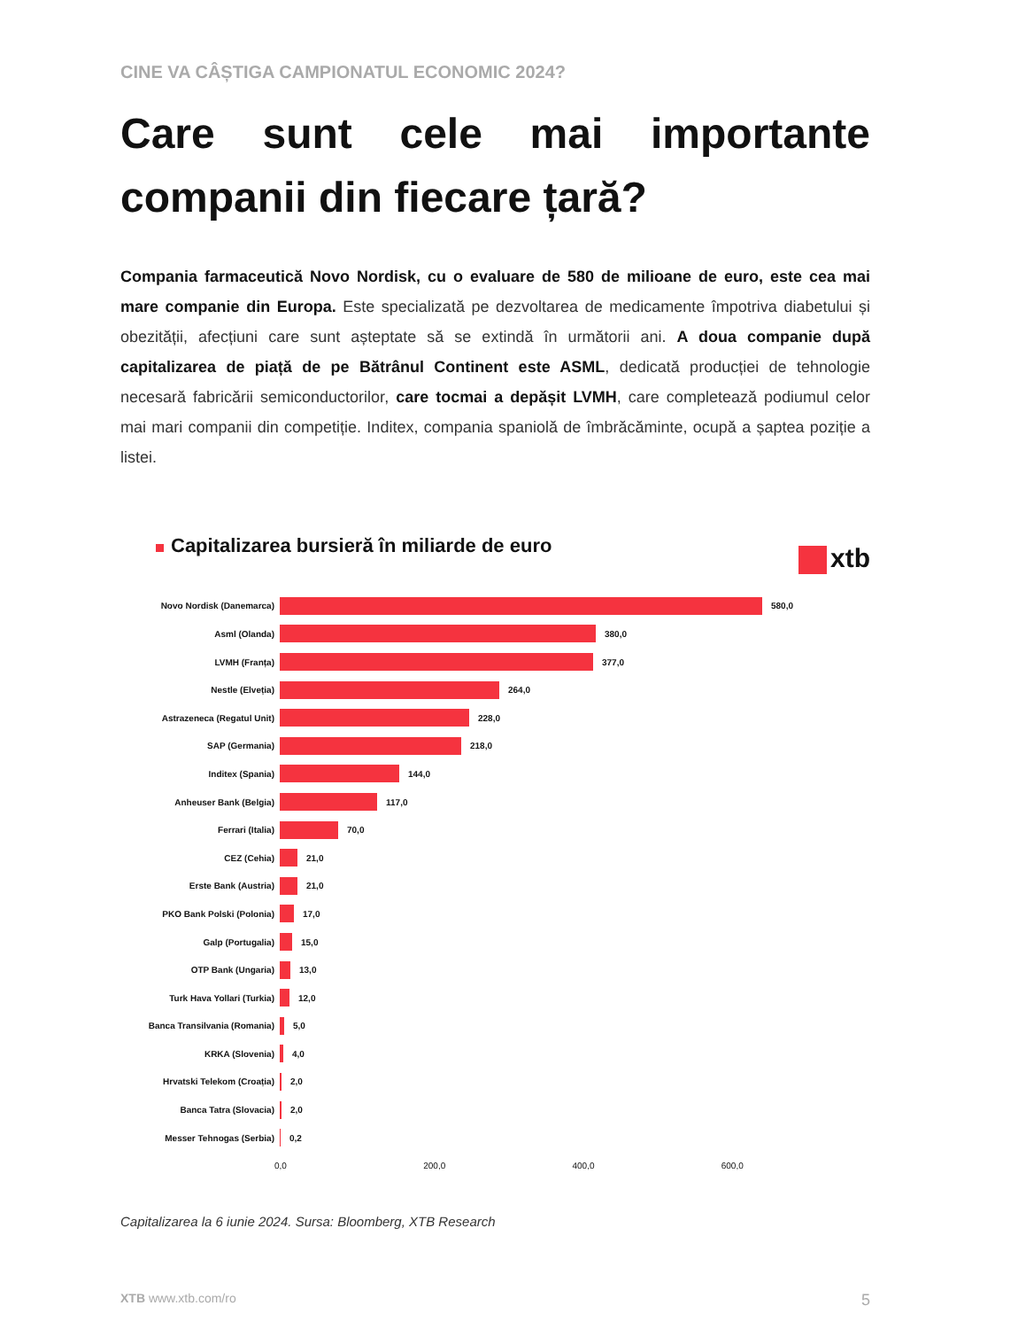CINE VA CÂȘTIGA CAMPIONATUL ECONOMIC 2024?
Care sunt cele mai importante companii din fiecare țară?
Compania farmaceutică Novo Nordisk, cu o evaluare de 580 de milioane de euro, este cea mai mare companie din Europa. Este specializată pe dezvoltarea de medicamente împotriva diabetului și obezității, afecțiuni care sunt așteptate să se extindă în următorii ani. A doua companie după capitalizarea de piață de pe Bătrânul Continent este ASML, dedicată producției de tehnologie necesară fabricării semiconductorilor, care tocmai a depășit LVMH, care completează podiumul celor mai mari companii din competiție. Inditex, compania spaniolă de îmbrăcăminte, ocupă a șaptea poziție a listei.
Capitalizarea bursieră în miliarde de euro
xtb
Novo Nordisk (Danemarca)
580,0
Asml (Olanda)
380,0
LVMH (Franța)
377,0
Nestle (Elveția)
264,0
Astrazeneca (Regatul Unit)
228,0
SAP (Germania)
218,0
Inditex (Spania)
144,0
Anheuser Bank (Belgia)
117,0
Ferrari (Italia)
70,0
CEZ (Cehia)
21,0
Erste Bank (Austria)
21,0
PKO Bank Polski (Polonia)
17,0
Galp (Portugalia)
15,0
OTP Bank (Ungaria)
13,0
Turk Hava Yollari (Turkia)
12,0
Banca Transilvania (Romania)
5,0
KRKA (Slovenia)
4,0
Hrvatski Telekom (Croația)
2,0
Banca Tatra (Slovacia)
2,0
Messer Tehnogas (Serbia)
0,2
0,0 200,0 400,0 600,0
Capitalizarea la 6 iunie 2024. Sursa: Bloomberg, XTB Research
XTB www.xtb.com/ro
5